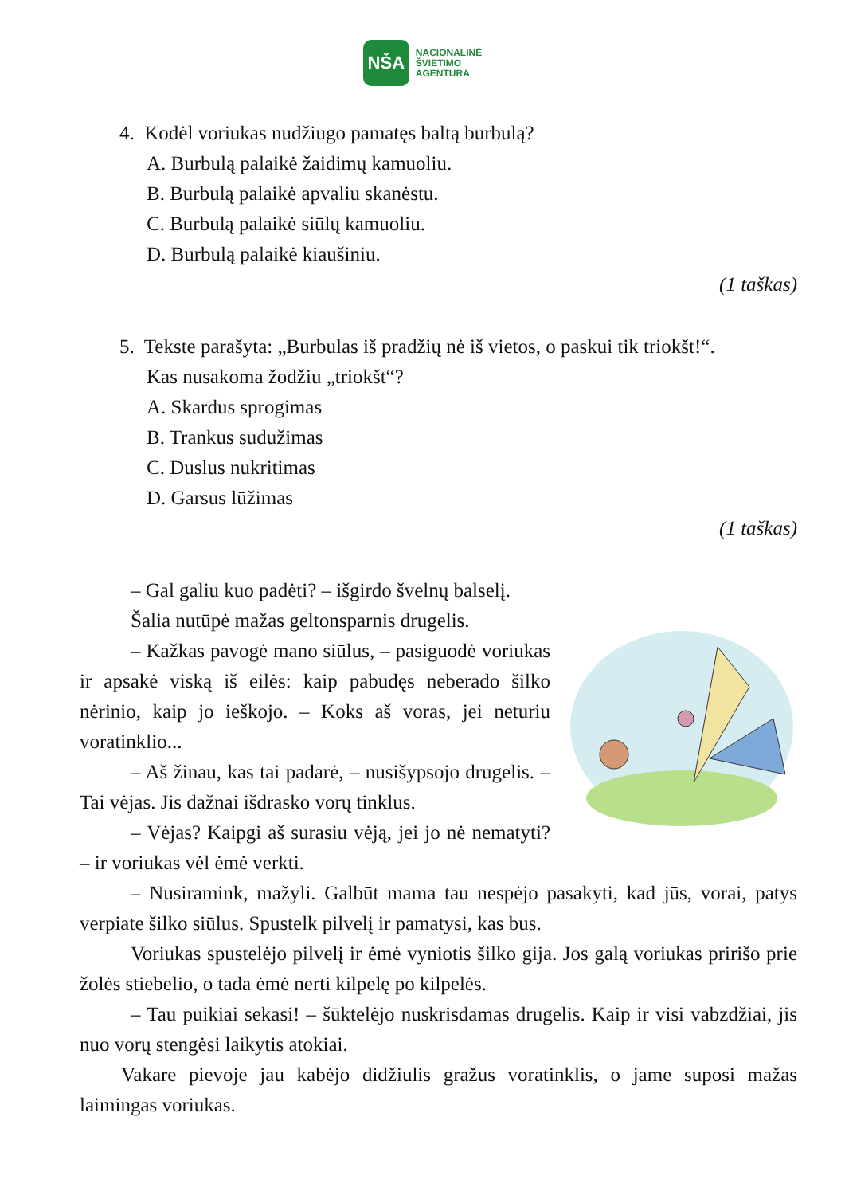NŠA
NACIONALINĖ
ŠVIETIMO
AGENTŪRA
4. Kodėl voriukas nudžiugo pamatęs baltą burbulą?
A. Burbulą palaikė žaidimų kamuoliu.
B. Burbulą palaikė apvaliu skanėstu.
C. Burbulą palaikė siūlų kamuoliu.
D. Burbulą palaikė kiaušiniu.
(1 taškas)
5. Tekste parašyta: „Burbulas iš pradžių nė iš vietos, o paskui tik triokšt!“.
Kas nusakoma žodžiu „triokšt“?
A. Skardus sprogimas
B. Trankus sudužimas
C. Duslus nukritimas
D. Garsus lūžimas
(1 taškas)
– Gal galiu kuo padėti? – išgirdo švelnų balselį.
Šalia nutūpė mažas geltonsparnis drugelis.
– Kažkas pavogė mano siūlus, – pasiguodė voriukas ir apsakė viską iš eilės: kaip pabudęs neberado šilko nėrinio, kaip jo ieškojo. – Koks aš voras, jei neturiu voratinklio...
– Aš žinau, kas tai padarė, – nusišypsojo drugelis. – Tai vėjas. Jis dažnai išdrasko vorų tinklus.
– Vėjas? Kaipgi aš surasiu vėją, jei jo nė nematyti? – ir voriukas vėl ėmė verkti.
– Nusiramink, mažyli. Galbūt mama tau nespėjo pasakyti, kad jūs, vorai, patys verpiate šilko siūlus. Spustelk pilvelį ir pamatysi, kas bus.
Voriukas spustelėjo pilvelį ir ėmė vyniotis šilko gija. Jos galą voriukas pririšo prie žolės stiebelio, o tada ėmė nerti kilpelę po kilpelės.
– Tau puikiai sekasi! – šūktelėjo nuskrisdamas drugelis. Kaip ir visi vabzdžiai, jis nuo vorų stengėsi laikytis atokiai.
Vakare pievoje jau kabėjo didžiulis gražus voratinklis, o jame suposi mažas laimingas voriukas.